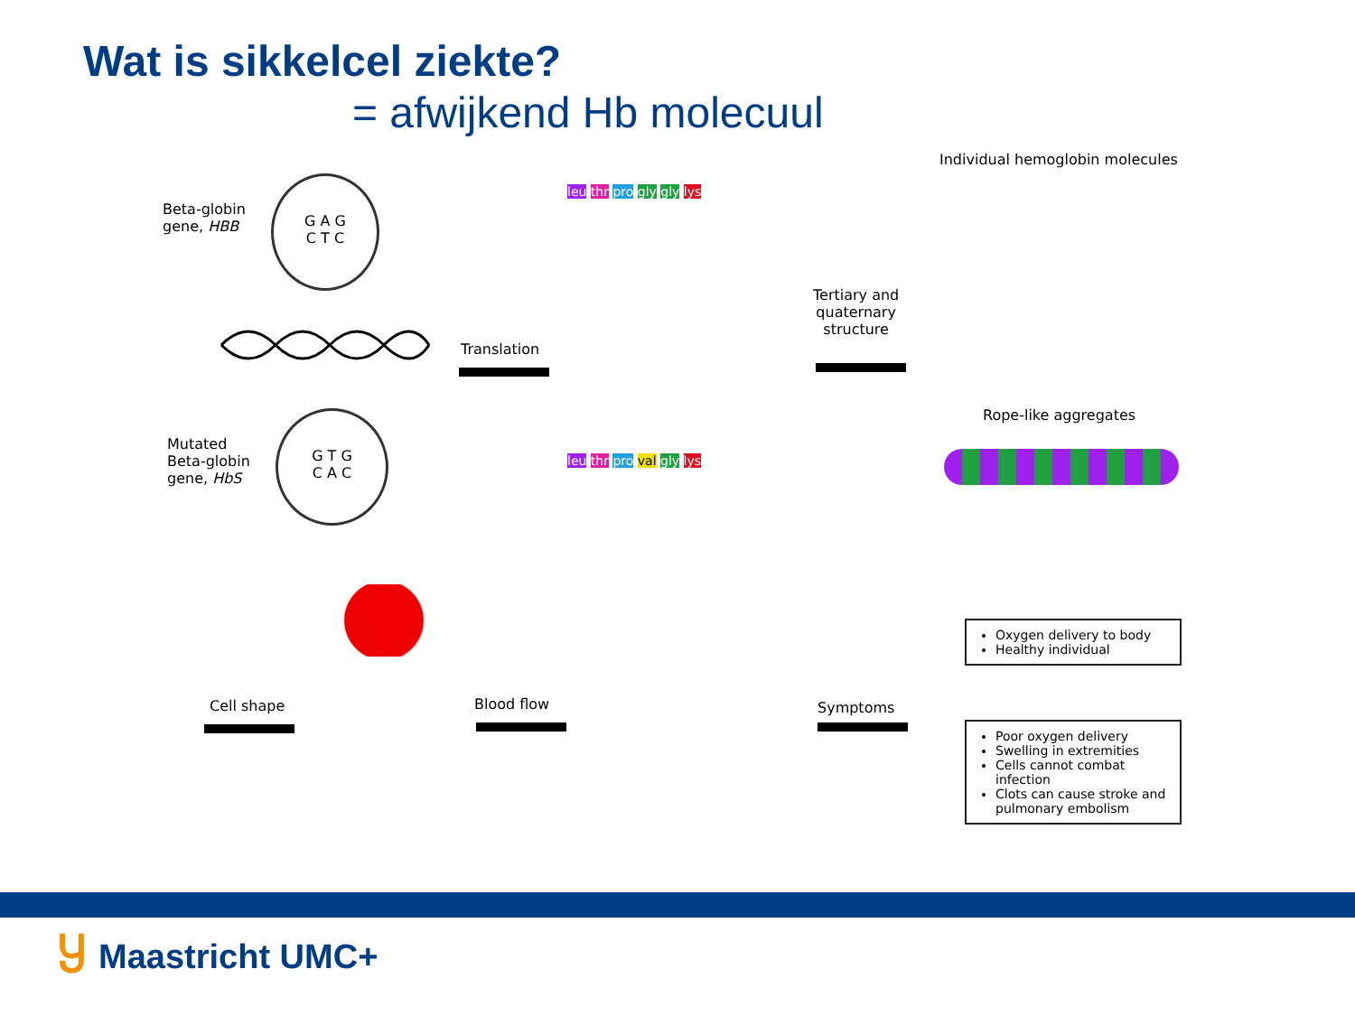Wat is sikkelcel ziekte?
= afwijkend Hb molecuul
Beta-globin
gene, HBB
G A G
C T C
Translation
Mutated
Beta-globin
gene, HbS
G T G
C A C
leu thr pro gly gly lys
leu thr pro val gly lys
Tertiary and
quaternary
structure
Individual hemoglobin molecules
Rope-like aggregates
Cell shape Blood flow Symptoms
Oxygen delivery to body
Healthy individual
Poor oxygen delivery
Swelling in extremities
Cells cannot combat infection
Clots can cause stroke and pulmonary embolism
Ⴘ Maastricht UMC+